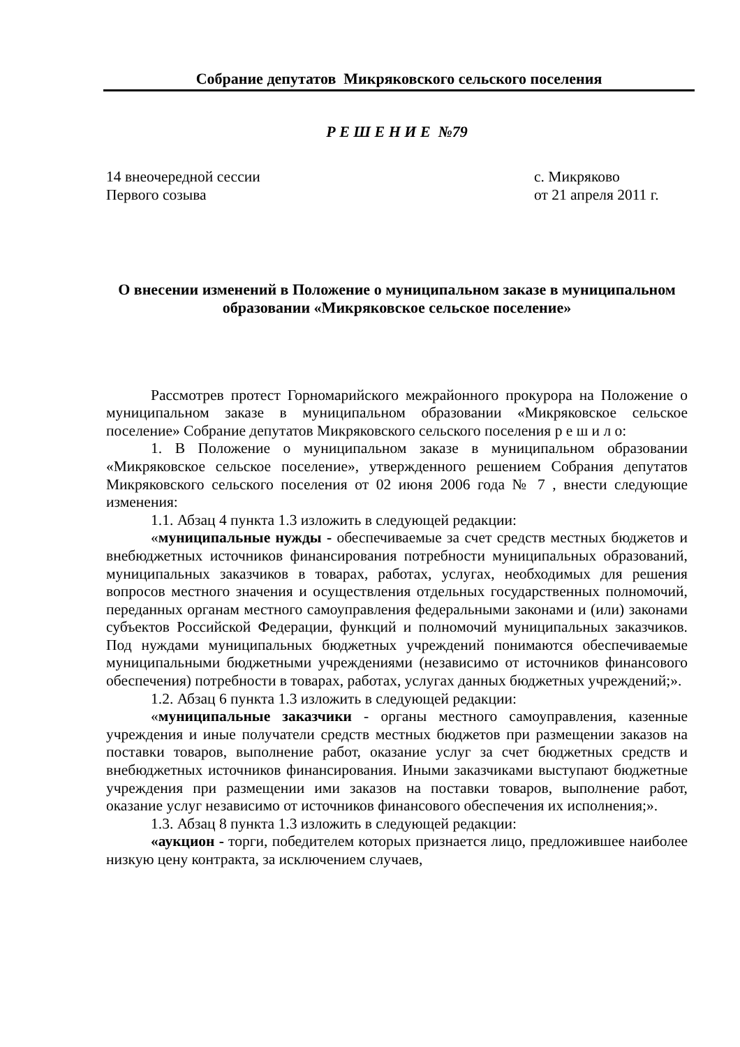Собрание депутатов Микряковского сельского поселения
Р Е Ш Е Н И Е №79
14 внеочередной сессии с. Микряково
Первого созыва от 21 апреля 2011 г.
О внесении изменений в Положение о муниципальном заказе в муниципальном образовании «Микряковское сельское поселение»
Рассмотрев протест Горномарийского межрайонного прокурора на Положение о муниципальном заказе в муниципальном образовании «Микряковское сельское поселение» Собрание депутатов Микряковского сельского поселения р е ш и л о:
1. В Положение о муниципальном заказе в муниципальном образовании «Микряковское сельское поселение», утвержденного решением Собрания депутатов Микряковского сельского поселения от 02 июня 2006 года № 7 , внести следующие изменения:
1.1. Абзац 4 пункта 1.3 изложить в следующей редакции:
«муниципальные нужды - обеспечиваемые за счет средств местных бюджетов и внебюджетных источников финансирования потребности муниципальных образований, муниципальных заказчиков в товарах, работах, услугах, необходимых для решения вопросов местного значения и осуществления отдельных государственных полномочий, переданных органам местного самоуправления федеральными законами и (или) законами субъектов Российской Федерации, функций и полномочий муниципальных заказчиков. Под нуждами муниципальных бюджетных учреждений понимаются обеспечиваемые муниципальными бюджетными учреждениями (независимо от источников финансового обеспечения) потребности в товарах, работах, услугах данных бюджетных учреждений;».
1.2. Абзац 6 пункта 1.3 изложить в следующей редакции:
«муниципальные заказчики - органы местного самоуправления, казенные учреждения и иные получатели средств местных бюджетов при размещении заказов на поставки товаров, выполнение работ, оказание услуг за счет бюджетных средств и внебюджетных источников финансирования. Иными заказчиками выступают бюджетные учреждения при размещении ими заказов на поставки товаров, выполнение работ, оказание услуг независимо от источников финансового обеспечения их исполнения;».
1.3. Абзац 8 пункта 1.3 изложить в следующей редакции:
«аукцион - торги, победителем которых признается лицо, предложившее наиболее низкую цену контракта, за исключением случаев,